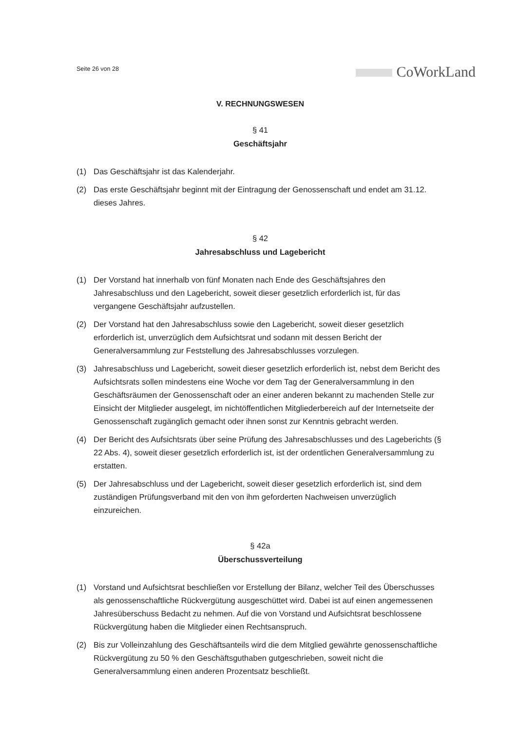Seite 26 von 28
CoWorkLand
V. RECHNUNGSWESEN
§ 41
Geschäftsjahr
(1) Das Geschäftsjahr ist das Kalenderjahr.
(2) Das erste Geschäftsjahr beginnt mit der Eintragung der Genossenschaft und endet am 31.12. dieses Jahres.
§ 42
Jahresabschluss und Lagebericht
(1) Der Vorstand hat innerhalb von fünf Monaten nach Ende des Geschäftsjahres den Jahresabschluss und den Lagebericht, soweit dieser gesetzlich erforderlich ist, für das vergangene Geschäftsjahr aufzustellen.
(2) Der Vorstand hat den Jahresabschluss sowie den Lagebericht, soweit dieser gesetzlich erforderlich ist, unverzüglich dem Aufsichtsrat und sodann mit dessen Bericht der Generalversammlung zur Feststellung des Jahresabschlusses vorzulegen.
(3) Jahresabschluss und Lagebericht, soweit dieser gesetzlich erforderlich ist, nebst dem Bericht des Aufsichtsrats sollen mindestens eine Woche vor dem Tag der Generalversammlung in den Geschäftsräumen der Genossenschaft oder an einer anderen bekannt zu machenden Stelle zur Einsicht der Mitglieder ausgelegt, im nichtöffentlichen Mitgliederbereich auf der Internetseite der Genossenschaft zugänglich gemacht oder ihnen sonst zur Kenntnis gebracht werden.
(4) Der Bericht des Aufsichtsrats über seine Prüfung des Jahresabschlusses und des Lageberichts (§ 22 Abs. 4), soweit dieser gesetzlich erforderlich ist, ist der ordentlichen Generalversammlung zu erstatten.
(5) Der Jahresabschluss und der Lagebericht, soweit dieser gesetzlich erforderlich ist, sind dem zuständigen Prüfungsverband mit den von ihm geforderten Nachweisen unverzüglich einzureichen.
§ 42a
Überschussverteilung
(1) Vorstand und Aufsichtsrat beschließen vor Erstellung der Bilanz, welcher Teil des Überschusses als genossenschaftliche Rückvergütung ausgeschüttet wird. Dabei ist auf einen angemessenen Jahresüberschuss Bedacht zu nehmen. Auf die von Vorstand und Aufsichtsrat beschlossene Rückvergütung haben die Mitglieder einen Rechtsanspruch.
(2) Bis zur Volleinzahlung des Geschäftsanteils wird die dem Mitglied gewährte genossenschaftliche Rückvergütung zu 50 % den Geschäftsguthaben gutgeschrieben, soweit nicht die Generalversammlung einen anderen Prozentsatz beschließt.